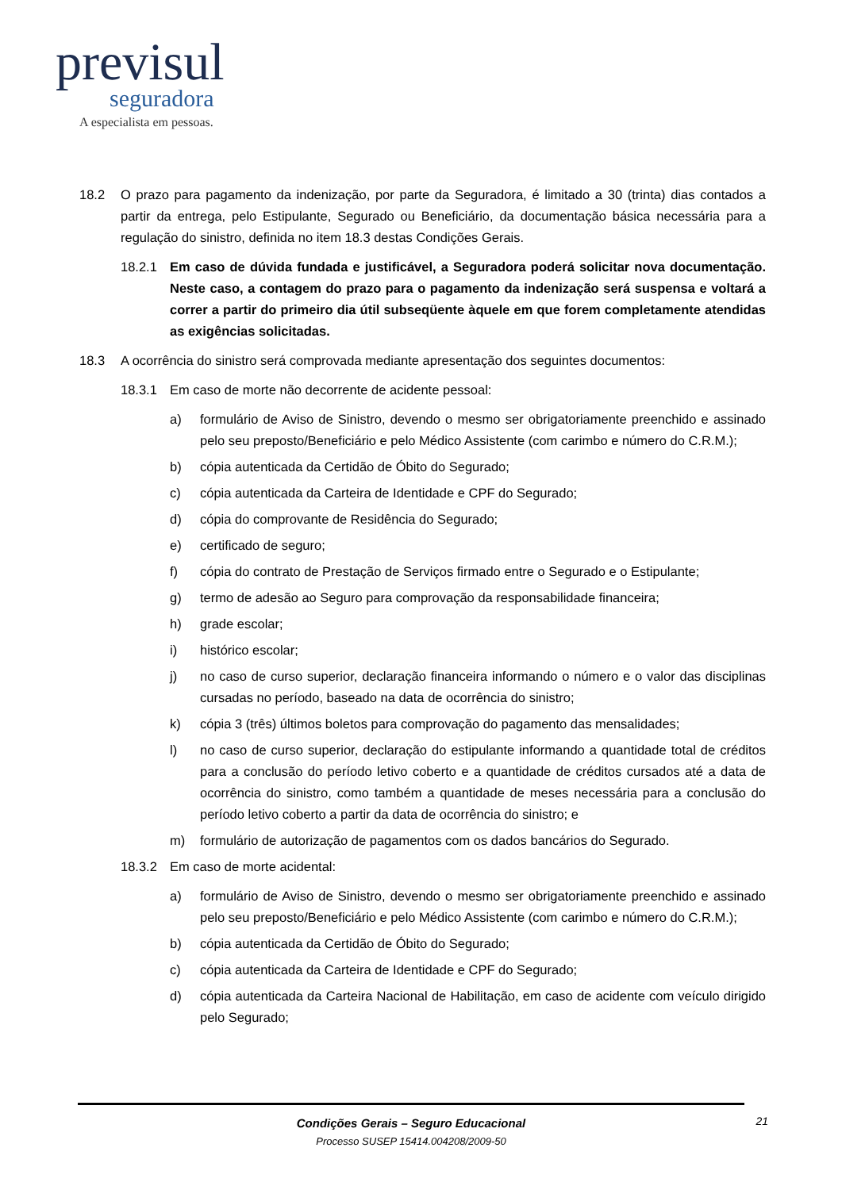previsul
seguradora
A especialista em pessoas.
18.2 O prazo para pagamento da indenização, por parte da Seguradora, é limitado a 30 (trinta) dias contados a partir da entrega, pelo Estipulante, Segurado ou Beneficiário, da documentação básica necessária para a regulação do sinistro, definida no item 18.3 destas Condições Gerais.
18.2.1 Em caso de dúvida fundada e justificável, a Seguradora poderá solicitar nova documentação. Neste caso, a contagem do prazo para o pagamento da indenização será suspensa e voltará a correr a partir do primeiro dia útil subseqüente àquele em que forem completamente atendidas as exigências solicitadas.
18.3 A ocorrência do sinistro será comprovada mediante apresentação dos seguintes documentos:
18.3.1 Em caso de morte não decorrente de acidente pessoal:
a) formulário de Aviso de Sinistro, devendo o mesmo ser obrigatoriamente preenchido e assinado pelo seu preposto/Beneficiário e pelo Médico Assistente (com carimbo e número do C.R.M.);
b) cópia autenticada da Certidão de Óbito do Segurado;
c) cópia autenticada da Carteira de Identidade e CPF do Segurado;
d) cópia do comprovante de Residência do Segurado;
e) certificado de seguro;
f) cópia do contrato de Prestação de Serviços firmado entre o Segurado e o Estipulante;
g) termo de adesão ao Seguro para comprovação da responsabilidade financeira;
h) grade escolar;
i) histórico escolar;
j) no caso de curso superior, declaração financeira informando o número e o valor das disciplinas cursadas no período, baseado na data de ocorrência do sinistro;
k) cópia 3 (três) últimos boletos para comprovação do pagamento das mensalidades;
l) no caso de curso superior, declaração do estipulante informando a quantidade total de créditos para a conclusão do período letivo coberto e a quantidade de créditos cursados até a data de ocorrência do sinistro, como também a quantidade de meses necessária para a conclusão do período letivo coberto a partir da data de ocorrência do sinistro; e
m) formulário de autorização de pagamentos com os dados bancários do Segurado.
18.3.2 Em caso de morte acidental:
a) formulário de Aviso de Sinistro, devendo o mesmo ser obrigatoriamente preenchido e assinado pelo seu preposto/Beneficiário e pelo Médico Assistente (com carimbo e número do C.R.M.);
b) cópia autenticada da Certidão de Óbito do Segurado;
c) cópia autenticada da Carteira de Identidade e CPF do Segurado;
d) cópia autenticada da Carteira Nacional de Habilitação, em caso de acidente com veículo dirigido pelo Segurado;
Condições Gerais – Seguro Educacional
Processo SUSEP 15414.004208/2009-50
21